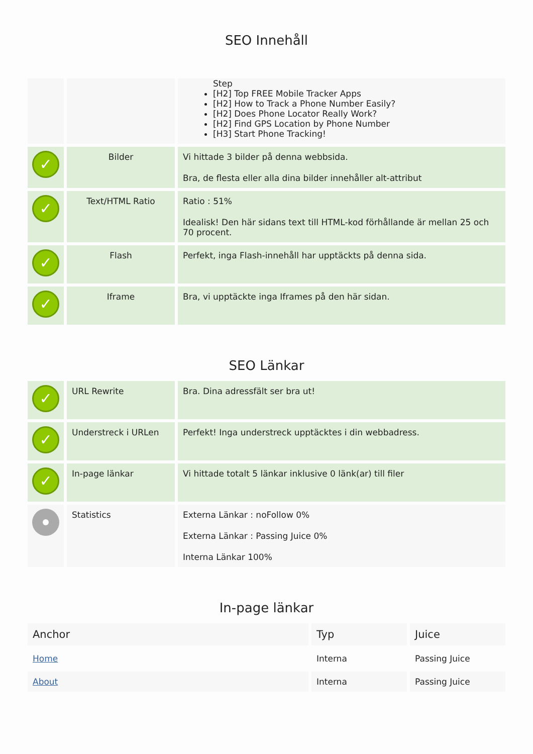SEO Innehåll
| | | Step [H2] Top FREE Mobile Tracker Apps [H2] How to Track a Phone Number Easily? [H2] Does Phone Locator Really Work? [H2] Find GPS Location by Phone Number [H3] Start Phone Tracking! |
| ✓ | Bilder | Vi hittade 3 bilder på denna webbsida. Bra, de flesta eller alla dina bilder innehåller alt-attribut |
| ✓ | Text/HTML Ratio | Ratio : 51% Idealisk! Den här sidans text till HTML-kod förhållande är mellan 25 och 70 procent. |
| ✓ | Flash | Perfekt, inga Flash-innehåll har upptäckts på denna sida. |
| ✓ | Iframe | Bra, vi upptäckte inga Iframes på den här sidan. |
SEO Länkar
| ✓ | URL Rewrite | Bra. Dina adressfält ser bra ut! |
| ✓ | Understreck i URLen | Perfekt! Inga understreck upptäcktes i din webbadress. |
| ✓ | In-page länkar | Vi hittade totalt 5 länkar inklusive 0 länk(ar) till filer |
| | Statistics | Externa Länkar : noFollow 0% Externa Länkar : Passing Juice 0% Interna Länkar 100% |
In-page länkar
| Anchor | Typ | Juice |
| --- | --- | --- |
| Home | Interna | Passing Juice |
| About | Interna | Passing Juice |